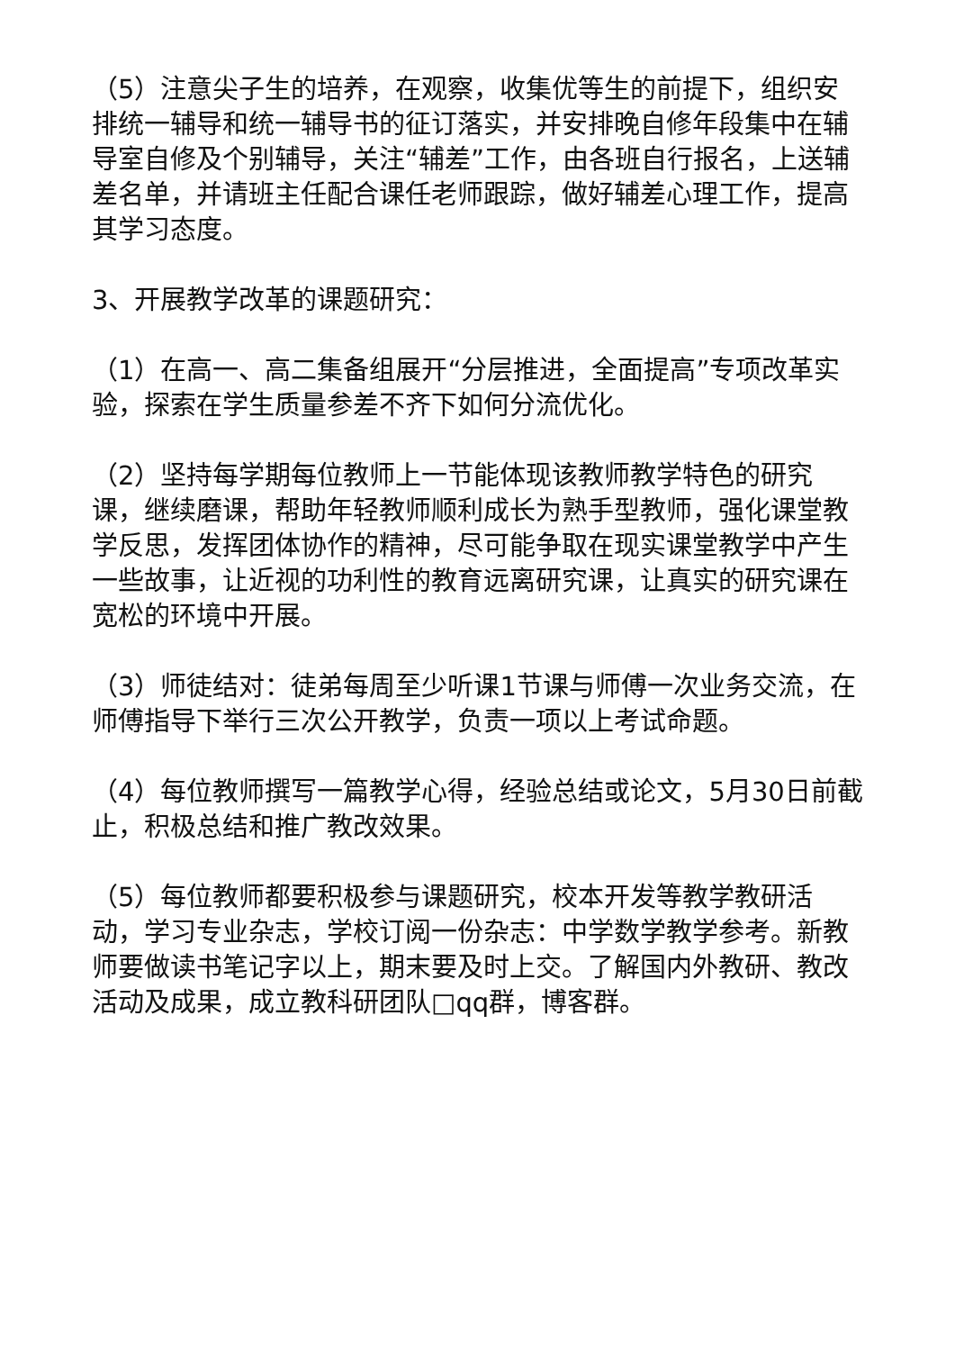（5）注意尖子生的培养，在观察，收集优等生的前提下，组织安排统一辅导和统一辅导书的征订落实，并安排晚自修年段集中在辅导室自修及个别辅导，关注“辅差”工作，由各班自行报名，上送辅差名单，并请班主任配合课任老师跟踪，做好辅差心理工作，提高其学习态度。
3、开展教学改革的课题研究：
（1）在高一、高二集备组展开“分层推进，全面提高”专项改革实验，探索在学生质量参差不齐下如何分流优化。
（2）坚持每学期每位教师上一节能体现该教师教学特色的研究课，继续磨课，帮助年轻教师顺利成长为熟手型教师，强化课堂教学反思，发挥团体协作的精神，尽可能争取在现实课堂教学中产生一些故事，让近视的功利性的教育远离研究课，让真实的研究课在宽松的环境中开展。
（3）师徒结对：徒弟每周至少听课1节课与师傅一次业务交流，在师傅指导下举行三次公开教学，负责一项以上考试命题。
（4）每位教师撰写一篇教学心得，经验总结或论文，5月30日前截止，积极总结和推广教改效果。
（5）每位教师都要积极参与课题研究，校本开发等教学教研活动，学习专业杂志，学校订阅一份杂志：中学数学教学参考。新教师要做读书笔记字以上，期末要及时上交。了解国内外教研、教改活动及成果，成立教科研团队□qq群，博客群。